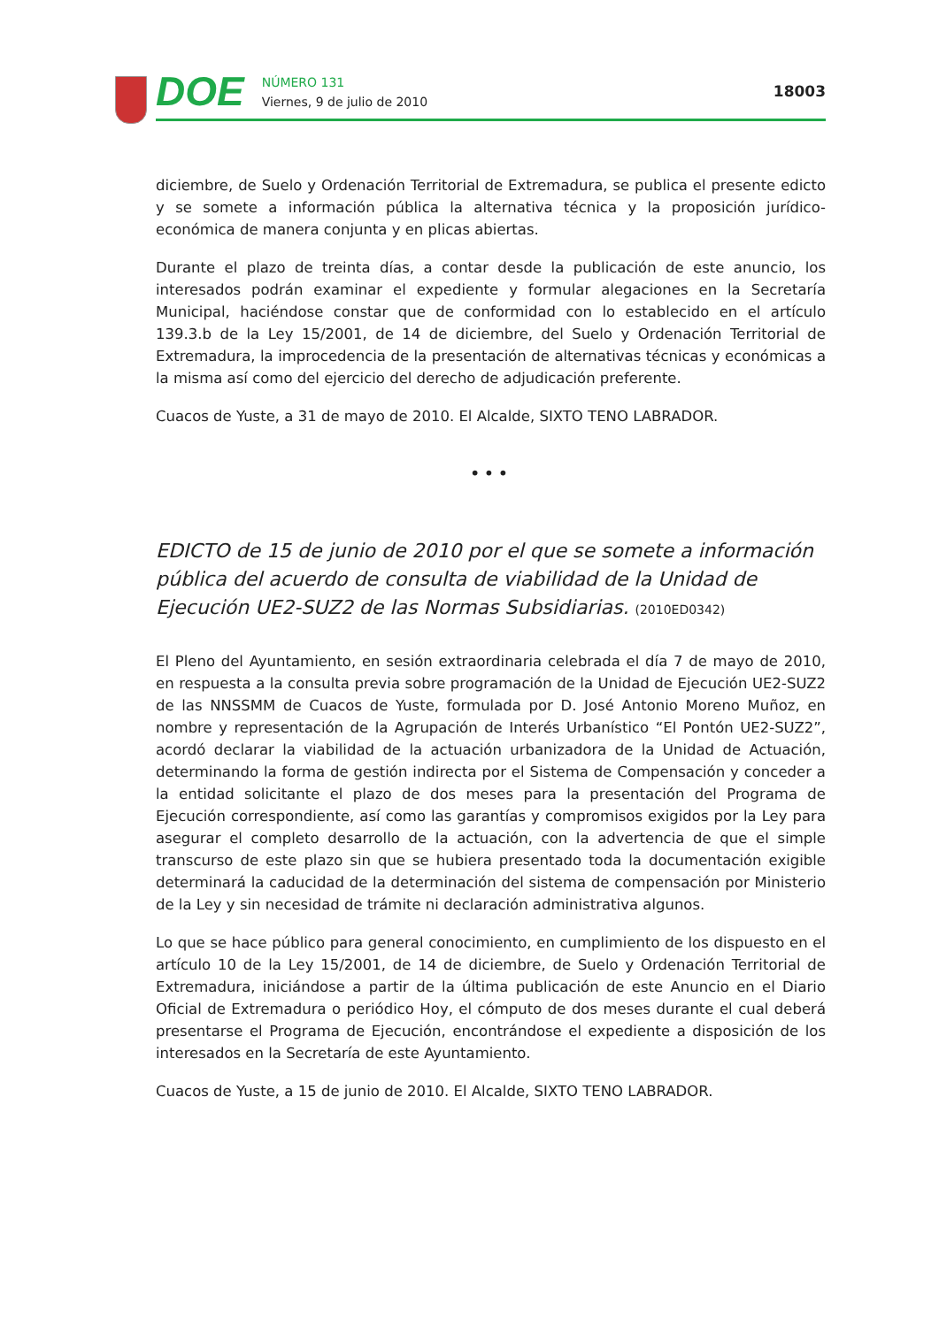DOE
NÚMERO 131
Viernes, 9 de julio de 2010
18003
diciembre, de Suelo y Ordenación Territorial de Extremadura, se publica el presente edicto y se somete a información pública la alternativa técnica y la proposición jurídico-económica de manera conjunta y en plicas abiertas.
Durante el plazo de treinta días, a contar desde la publicación de este anuncio, los interesados podrán examinar el expediente y formular alegaciones en la Secretaría Municipal, haciéndose constar que de conformidad con lo establecido en el artículo 139.3.b de la Ley 15/2001, de 14 de diciembre, del Suelo y Ordenación Territorial de Extremadura, la improcedencia de la presentación de alternativas técnicas y económicas a la misma así como del ejercicio del derecho de adjudicación preferente.
Cuacos de Yuste, a 31 de mayo de 2010. El Alcalde, SIXTO TENO LABRADOR.
•••
EDICTO de 15 de junio de 2010 por el que se somete a información pública del acuerdo de consulta de viabilidad de la Unidad de Ejecución UE2-SUZ2 de las Normas Subsidiarias. (2010ED0342)
El Pleno del Ayuntamiento, en sesión extraordinaria celebrada el día 7 de mayo de 2010, en respuesta a la consulta previa sobre programación de la Unidad de Ejecución UE2-SUZ2 de las NNSSMM de Cuacos de Yuste, formulada por D. José Antonio Moreno Muñoz, en nombre y representación de la Agrupación de Interés Urbanístico “El Pontón UE2-SUZ2”, acordó declarar la viabilidad de la actuación urbanizadora de la Unidad de Actuación, determinando la forma de gestión indirecta por el Sistema de Compensación y conceder a la entidad solicitante el plazo de dos meses para la presentación del Programa de Ejecución correspondiente, así como las garantías y compromisos exigidos por la Ley para asegurar el completo desarrollo de la actuación, con la advertencia de que el simple transcurso de este plazo sin que se hubiera presentado toda la documentación exigible determinará la caducidad de la determinación del sistema de compensación por Ministerio de la Ley y sin necesidad de trámite ni declaración administrativa algunos.
Lo que se hace público para general conocimiento, en cumplimiento de los dispuesto en el artículo 10 de la Ley 15/2001, de 14 de diciembre, de Suelo y Ordenación Territorial de Extremadura, iniciándose a partir de la última publicación de este Anuncio en el Diario Oficial de Extremadura o periódico Hoy, el cómputo de dos meses durante el cual deberá presentarse el Programa de Ejecución, encontrándose el expediente a disposición de los interesados en la Secretaría de este Ayuntamiento.
Cuacos de Yuste, a 15 de junio de 2010. El Alcalde, SIXTO TENO LABRADOR.